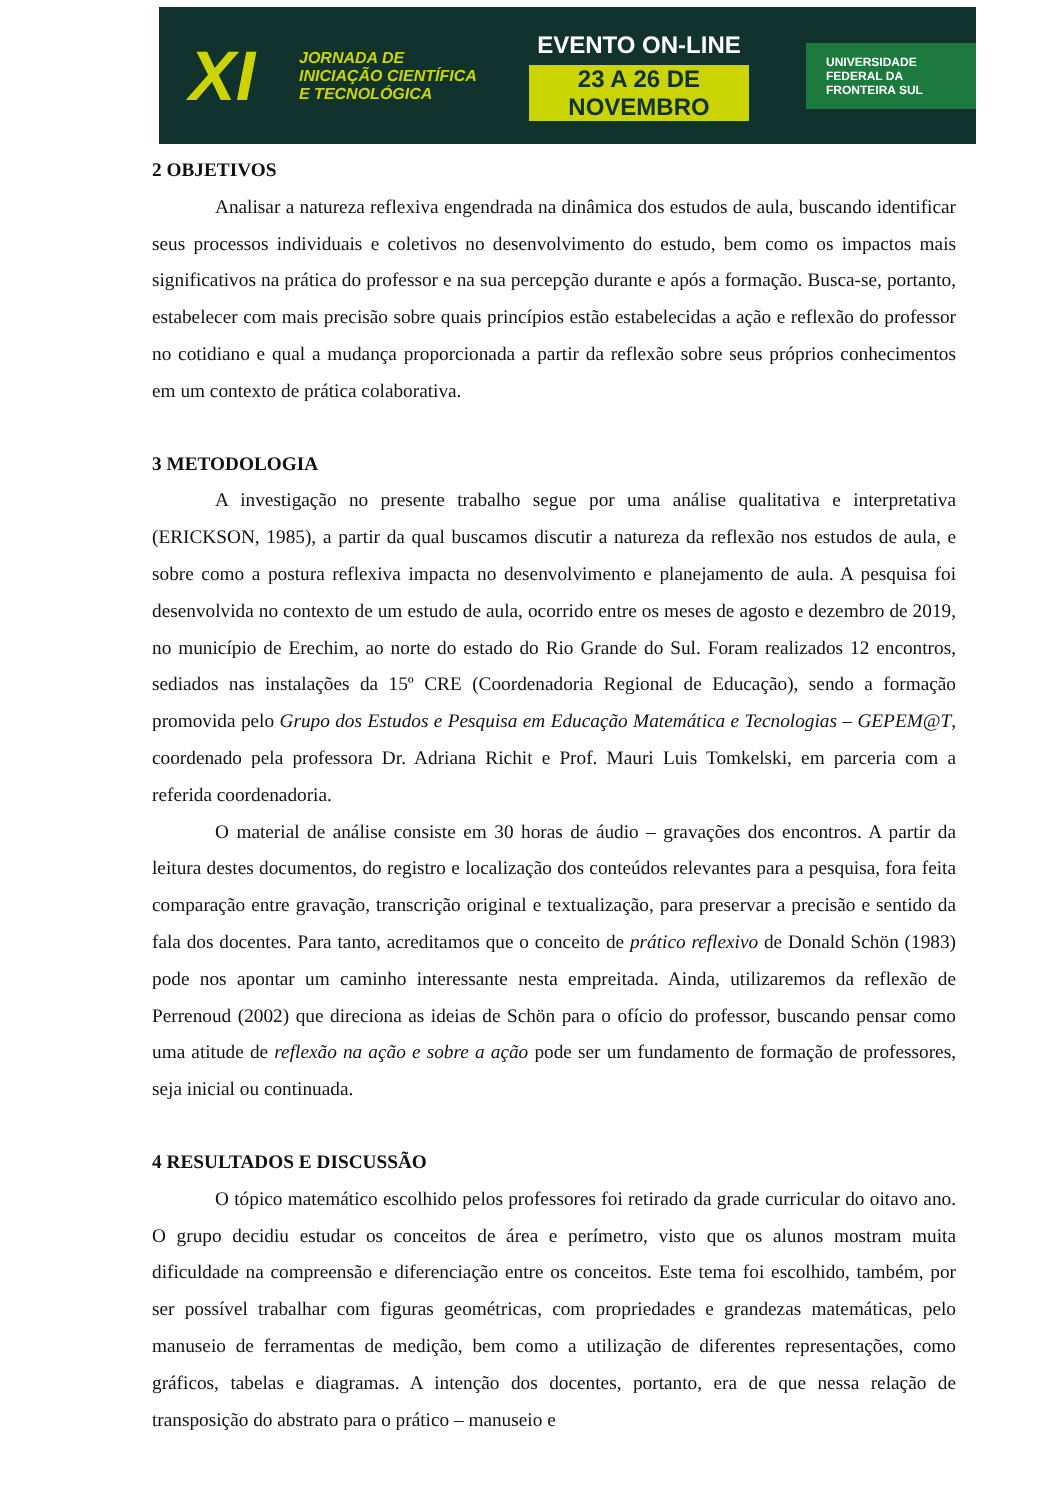XI
JORNADA DE
INICIAÇÃO CIENTÍFICA
E TECNOLÓGICA
EVENTO ON-LINE
23 A 26 DE NOVEMBRO
UNIVERSIDADE
FEDERAL DA
FRONTEIRA SUL
2 OBJETIVOS
Analisar a natureza reflexiva engendrada na dinâmica dos estudos de aula, buscando identificar seus processos individuais e coletivos no desenvolvimento do estudo, bem como os impactos mais significativos na prática do professor e na sua percepção durante e após a formação. Busca-se, portanto, estabelecer com mais precisão sobre quais princípios estão estabelecidas a ação e reflexão do professor no cotidiano e qual a mudança proporcionada a partir da reflexão sobre seus próprios conhecimentos em um contexto de prática colaborativa.
3 METODOLOGIA
A investigação no presente trabalho segue por uma análise qualitativa e interpretativa (ERICKSON, 1985), a partir da qual buscamos discutir a natureza da reflexão nos estudos de aula, e sobre como a postura reflexiva impacta no desenvolvimento e planejamento de aula. A pesquisa foi desenvolvida no contexto de um estudo de aula, ocorrido entre os meses de agosto e dezembro de 2019, no município de Erechim, ao norte do estado do Rio Grande do Sul. Foram realizados 12 encontros, sediados nas instalações da 15º CRE (Coordenadoria Regional de Educação), sendo a formação promovida pelo Grupo dos Estudos e Pesquisa em Educação Matemática e Tecnologias – GEPEM@T, coordenado pela professora Dr. Adriana Richit e Prof. Mauri Luis Tomkelski, em parceria com a referida coordenadoria.
O material de análise consiste em 30 horas de áudio – gravações dos encontros. A partir da leitura destes documentos, do registro e localização dos conteúdos relevantes para a pesquisa, fora feita comparação entre gravação, transcrição original e textualização, para preservar a precisão e sentido da fala dos docentes. Para tanto, acreditamos que o conceito de prático reflexivo de Donald Schön (1983) pode nos apontar um caminho interessante nesta empreitada. Ainda, utilizaremos da reflexão de Perrenoud (2002) que direciona as ideias de Schön para o ofício do professor, buscando pensar como uma atitude de reflexão na ação e sobre a ação pode ser um fundamento de formação de professores, seja inicial ou continuada.
4 RESULTADOS E DISCUSSÃO
O tópico matemático escolhido pelos professores foi retirado da grade curricular do oitavo ano. O grupo decidiu estudar os conceitos de área e perímetro, visto que os alunos mostram muita dificuldade na compreensão e diferenciação entre os conceitos. Este tema foi escolhido, também, por ser possível trabalhar com figuras geométricas, com propriedades e grandezas matemáticas, pelo manuseio de ferramentas de medição, bem como a utilização de diferentes representações, como gráficos, tabelas e diagramas. A intenção dos docentes, portanto, era de que nessa relação de transposição do abstrato para o prático – manuseio e